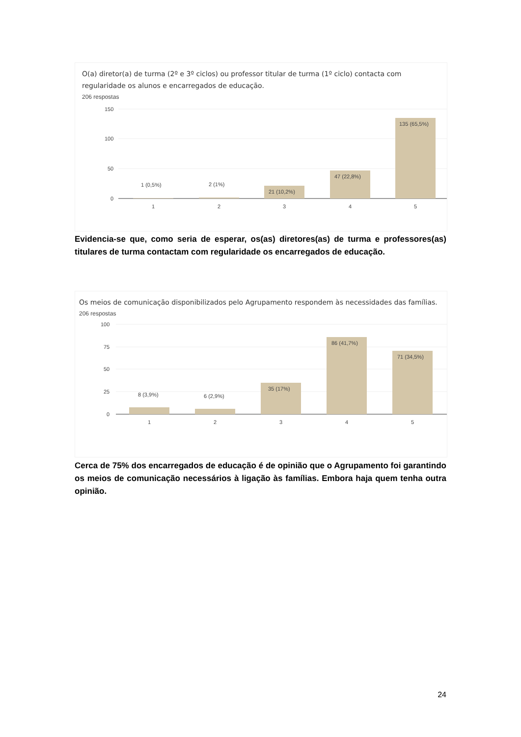O(a) diretor(a) de turma (2º e 3º ciclos) ou professor titular de turma (1º ciclo) contacta com regularidade os alunos e encarregados de educação.
206 respostas
150
100
50
0
1 (0,5%)
2 (1%)
21 (10,2%)
47 (22,8%)
135 (65,5%)
1
2
3
4
5
Evidencia-se que, como seria de esperar, os(as) diretores(as) de turma e professores(as) titulares de turma contactam com regularidade os encarregados de educação.
Os meios de comunicação disponibilizados pelo Agrupamento respondem às necessidades das famílias.
206 respostas
100
75
50
25
0
8 (3,9%)
6 (2,9%)
35 (17%)
86 (41,7%)
71 (34,5%)
1
2
3
4
5
Cerca de 75% dos encarregados de educação é de opinião que o Agrupamento foi garantindo os meios de comunicação necessários à ligação às famílias. Embora haja quem tenha outra opinião.
24